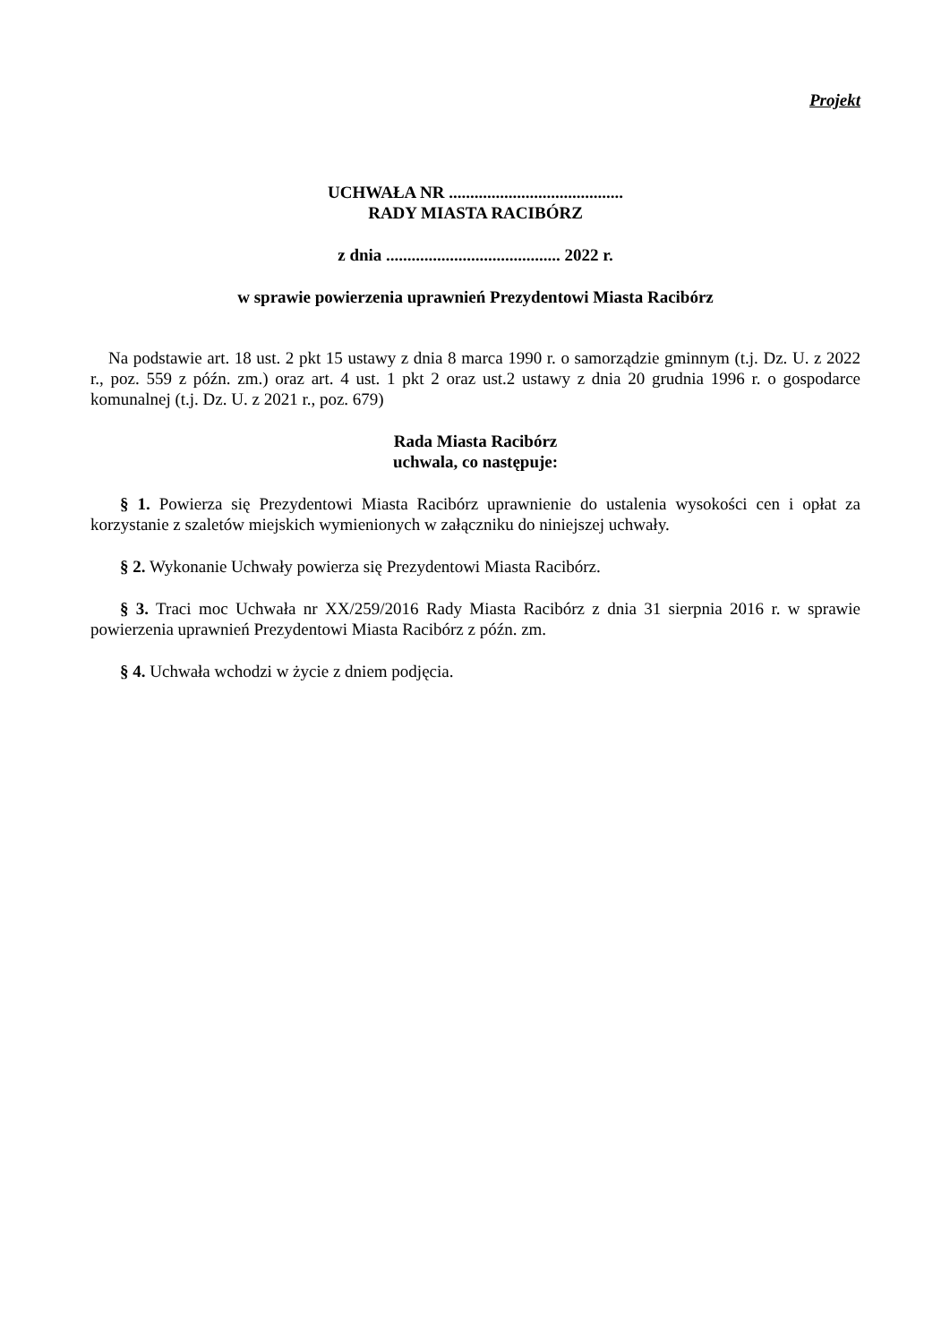Projekt
UCHWAŁA NR .........................................
RADY MIASTA RACIBÓRZ
z dnia ......................................... 2022 r.
w sprawie powierzenia uprawnień Prezydentowi Miasta Racibórz
Na podstawie art. 18 ust. 2 pkt 15 ustawy z dnia 8 marca 1990 r. o samorządzie gminnym (t.j. Dz. U. z 2022 r., poz. 559 z późn. zm.) oraz art. 4 ust. 1 pkt 2 oraz ust.2 ustawy z dnia 20 grudnia 1996 r. o gospodarce komunalnej (t.j. Dz. U. z 2021 r., poz. 679)
Rada Miasta Racibórz
uchwala, co następuje:
§ 1. Powierza się Prezydentowi Miasta Racibórz uprawnienie do ustalenia wysokości cen i opłat za korzystanie z szaletów miejskich wymienionych w załączniku do niniejszej uchwały.
§ 2. Wykonanie Uchwały powierza się Prezydentowi Miasta Racibórz.
§ 3. Traci moc Uchwała nr XX/259/2016 Rady Miasta Racibórz z dnia 31 sierpnia 2016 r. w sprawie powierzenia uprawnień Prezydentowi Miasta Racibórz z późn. zm.
§ 4. Uchwała wchodzi w życie z dniem podjęcia.